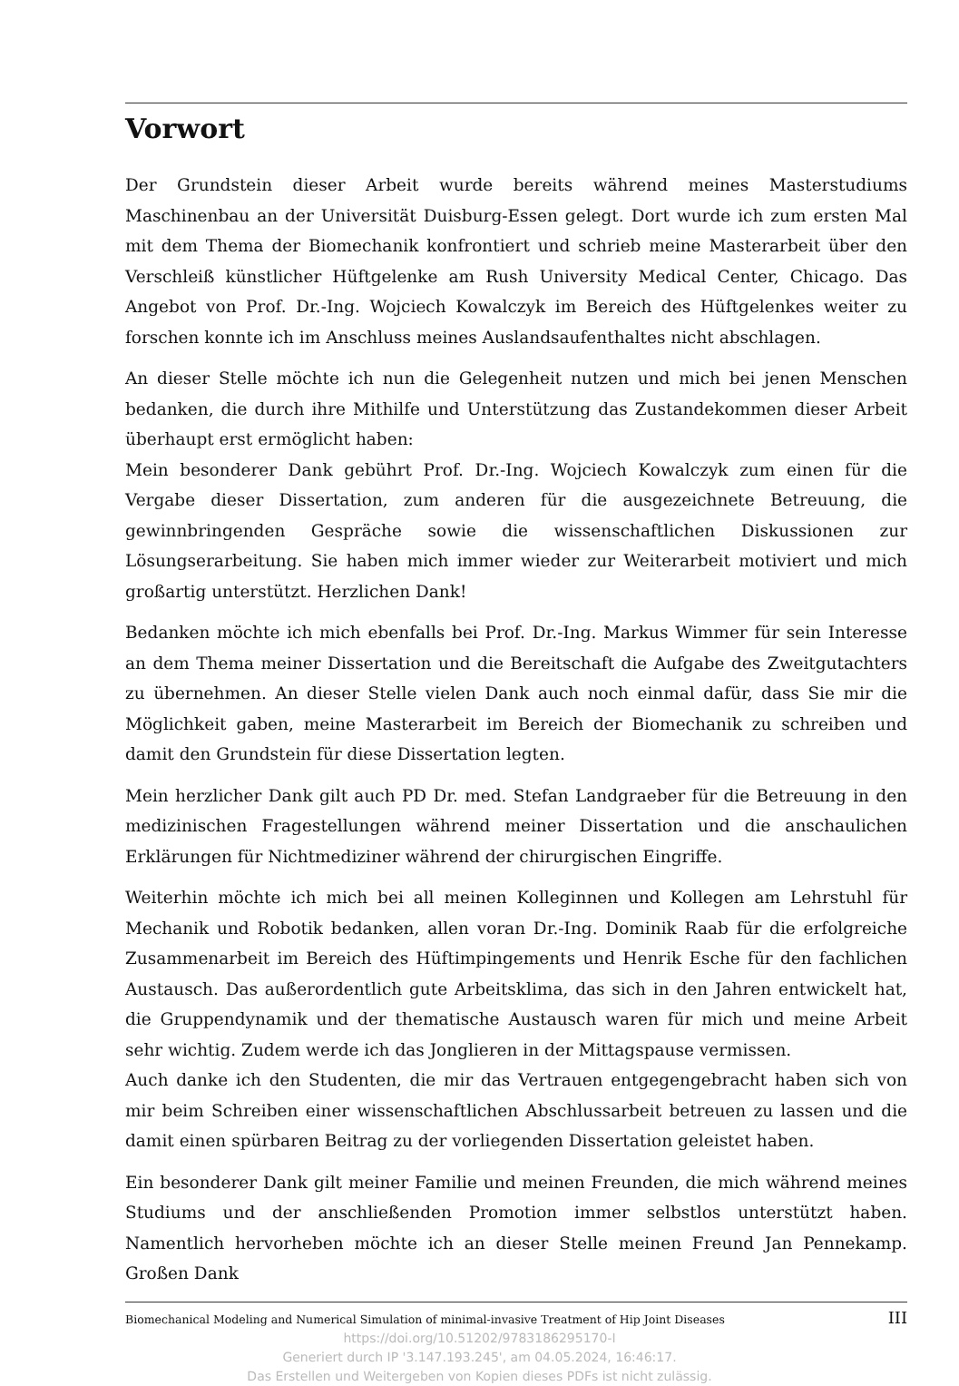Vorwort
Der Grundstein dieser Arbeit wurde bereits während meines Masterstudiums Maschinenbau an der Universität Duisburg-Essen gelegt. Dort wurde ich zum ersten Mal mit dem Thema der Biomechanik konfrontiert und schrieb meine Masterarbeit über den Verschleiß künstlicher Hüftgelenke am Rush University Medical Center, Chicago. Das Angebot von Prof. Dr.-Ing. Wojciech Kowalczyk im Bereich des Hüftgelenkes weiter zu forschen konnte ich im Anschluss meines Auslandsaufenthaltes nicht abschlagen.
An dieser Stelle möchte ich nun die Gelegenheit nutzen und mich bei jenen Menschen bedanken, die durch ihre Mithilfe und Unterstützung das Zustandekommen dieser Arbeit überhaupt erst ermöglicht haben:
Mein besonderer Dank gebührt Prof. Dr.-Ing. Wojciech Kowalczyk zum einen für die Vergabe dieser Dissertation, zum anderen für die ausgezeichnete Betreuung, die gewinnbringenden Gespräche sowie die wissenschaftlichen Diskussionen zur Lösungserarbeitung. Sie haben mich immer wieder zur Weiterarbeit motiviert und mich großartig unterstützt. Herzlichen Dank!
Bedanken möchte ich mich ebenfalls bei Prof. Dr.-Ing. Markus Wimmer für sein Interesse an dem Thema meiner Dissertation und die Bereitschaft die Aufgabe des Zweitgutachters zu übernehmen. An dieser Stelle vielen Dank auch noch einmal dafür, dass Sie mir die Möglichkeit gaben, meine Masterarbeit im Bereich der Biomechanik zu schreiben und damit den Grundstein für diese Dissertation legten.
Mein herzlicher Dank gilt auch PD Dr. med. Stefan Landgraeber für die Betreuung in den medizinischen Fragestellungen während meiner Dissertation und die anschaulichen Erklärungen für Nichtmediziner während der chirurgischen Eingriffe.
Weiterhin möchte ich mich bei all meinen Kolleginnen und Kollegen am Lehrstuhl für Mechanik und Robotik bedanken, allen voran Dr.-Ing. Dominik Raab für die erfolgreiche Zusammenarbeit im Bereich des Hüftimpingements und Henrik Esche für den fachlichen Austausch. Das außerordentlich gute Arbeitsklima, das sich in den Jahren entwickelt hat, die Gruppendynamik und der thematische Austausch waren für mich und meine Arbeit sehr wichtig. Zudem werde ich das Jonglieren in der Mittagspause vermissen.
Auch danke ich den Studenten, die mir das Vertrauen entgegengebracht haben sich von mir beim Schreiben einer wissenschaftlichen Abschlussarbeit betreuen zu lassen und die damit einen spürbaren Beitrag zu der vorliegenden Dissertation geleistet haben.
Ein besonderer Dank gilt meiner Familie und meinen Freunden, die mich während meines Studiums und der anschließenden Promotion immer selbstlos unterstützt haben. Namentlich hervorheben möchte ich an dieser Stelle meinen Freund Jan Pennekamp. Großen Dank
Biomechanical Modeling and Numerical Simulation of minimal-invasive Treatment of Hip Joint Diseases III
https://doi.org/10.51202/9783186295170-I
Generiert durch IP '3.147.193.245', am 04.05.2024, 16:46:17.
Das Erstellen und Weitergeben von Kopien dieses PDFs ist nicht zulässig.